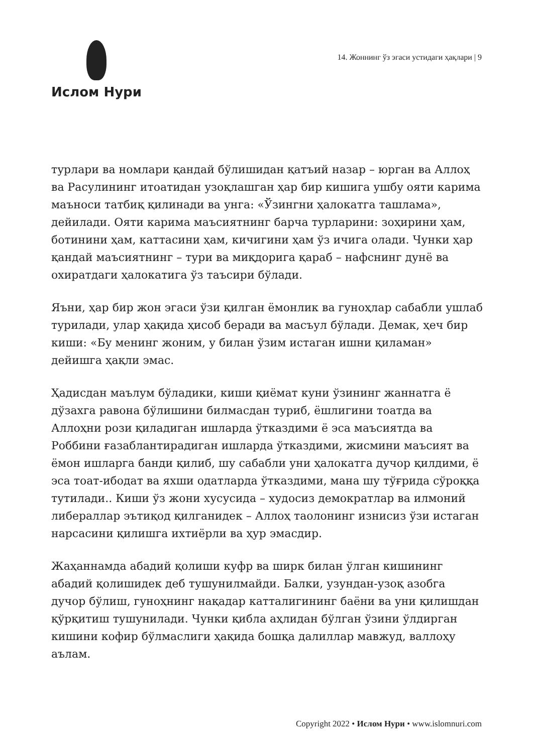Ислом Нури
14. Жоннинг ўз эгаси устидаги ҳақлари | 9
турлари ва номлари қандай бўлишидан қатъий назар – юрган ва Аллоҳ ва Расулининг итоатидан узоқлашган ҳар бир кишига ушбу ояти карима маъноси татбиқ қилинади ва унга: «Ўзингни ҳалокатга ташлама», дейилади. Ояти карима маъсиятнинг барча турларини: зоҳирини ҳам, ботинини ҳам, каттасини ҳам, кичигини ҳам ўз ичига олади. Чунки ҳар қандай маъсиятнинг – тури ва миқдорига қараб – нафснинг дунё ва охиратдаги ҳалокатига ўз таъсири бўлади.
Яъни, ҳар бир жон эгаси ўзи қилган ёмонлик ва гуноҳлар сабабли ушлаб турилади, улар ҳақида ҳисоб беради ва масъул бўлади. Демак, ҳеч бир киши: «Бу менинг жоним, у билан ўзим истаган ишни қиламан» дейишга ҳақли эмас.
Ҳадисдан маълум бўладики, киши қиёмат куни ўзининг жаннатга ё дўзахга равона бўлишини билмасдан туриб, ёшлигини тоатда ва Аллоҳни рози қиладиган ишларда ўтказдими ё эса маъсиятда ва Роббини ғазаблантирадиган ишларда ўтказдими, жисмини маъсият ва ёмон ишларга банди қилиб, шу сабабли уни ҳалокатга дучор қилдими, ё эса тоат-ибодат ва яхши одатларда ўтказдими, мана шу тўғрида сўроққа тутилади.. Киши ўз жони хусусида – худосиз демократлар ва илмоний либераллар эътиқод қилганидек – Аллоҳ таолонинг изнисиз ўзи истаган нарсасини қилишга ихтиёрли ва ҳур эмасдир.
Жаҳаннамда абадий қолиши куфр ва ширк билан ўлган кишининг абадий қолишидек деб тушунилмайди. Балки, узундан-узоқ азобга дучор бўлиш, гуноҳнинг нақадар катталигининг баёни ва уни қилишдан қўрқитиш тушунилади. Чунки қибла аҳлидан бўлган ўзини ўлдирган кишини кофир бўлмаслиги ҳақида бошқа далиллар мавжуд, валлоҳу аълам.
Copyright 2022 • Ислом Нури • www.islomnuri.com